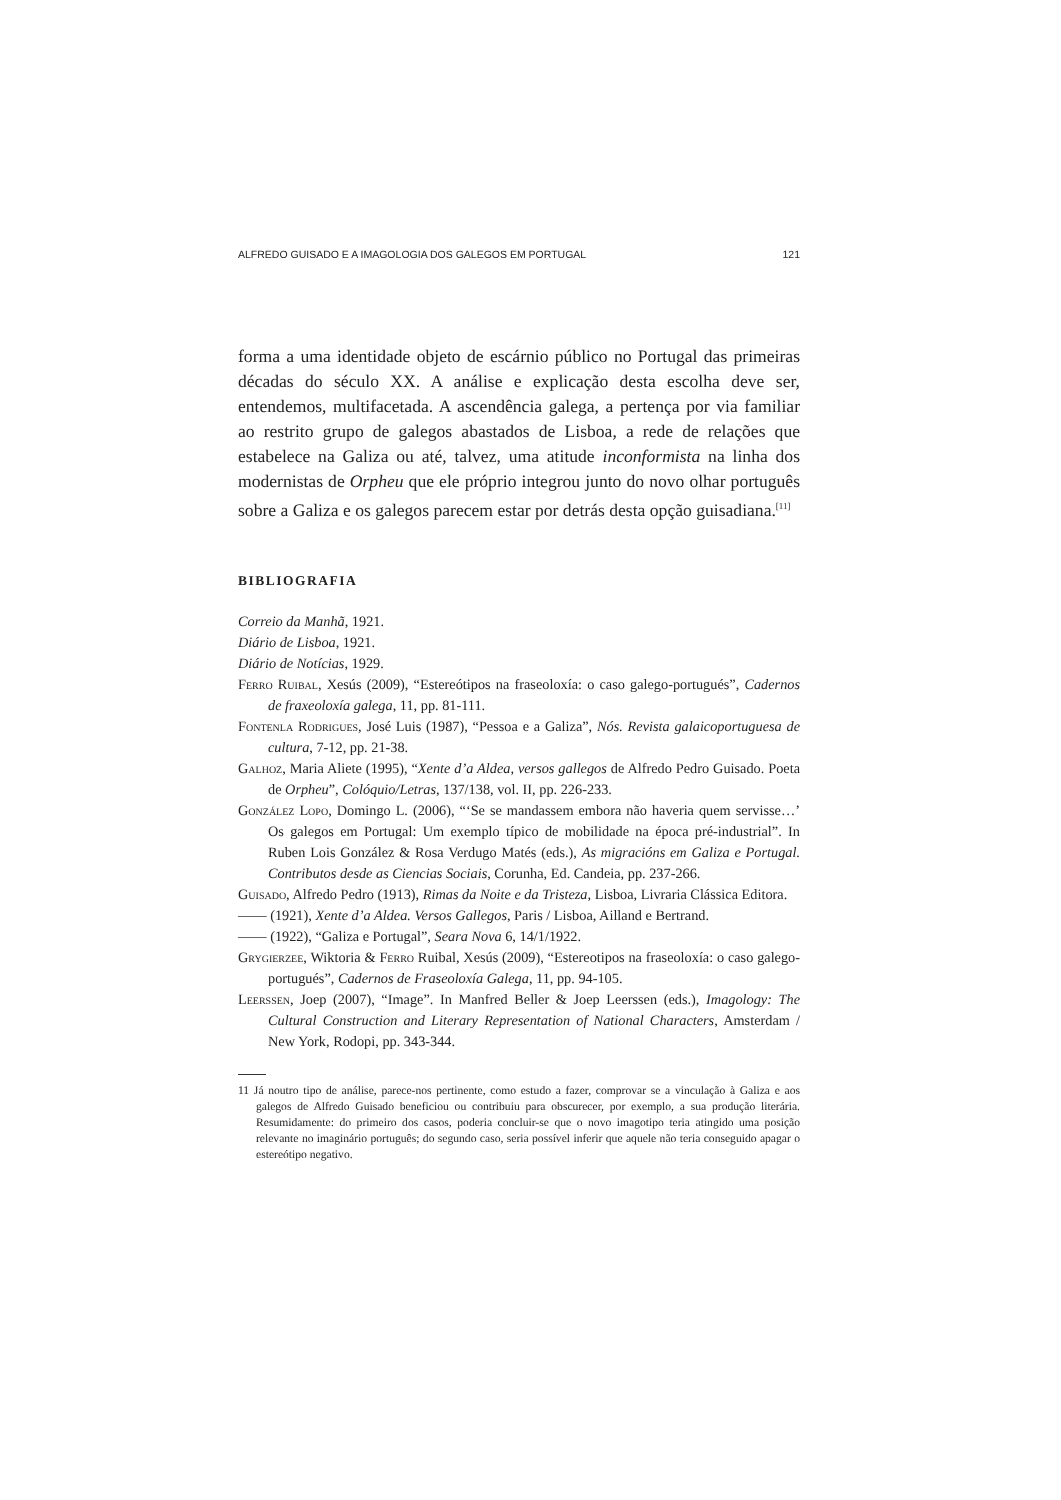ALFREDO GUISADO E A IMAGOLOGIA DOS GALEGOS EM PORTUGAL 121
forma a uma identidade objeto de escárnio público no Portugal das primeiras décadas do século XX. A análise e explicação desta escolha deve ser, entendemos, multifacetada. A ascendência galega, a pertença por via familiar ao restrito grupo de galegos abastados de Lisboa, a rede de relações que estabelece na Galiza ou até, talvez, uma atitude inconformista na linha dos modernistas de Orpheu que ele próprio integrou junto do novo olhar português sobre a Galiza e os galegos parecem estar por detrás desta opção guisadiana.<sup>[11]</sup>
BIBLIOGRAFIA
Correio da Manhã, 1921.
Diário de Lisboa, 1921.
Diário de Notícias, 1929.
Ferro Ruibal, Xesús (2009), “Estereótipos na fraseoloxía: o caso galego-portugués”, Cadernos de fraxeoloxía galega, 11, pp. 81-111.
Fontenla Rodrigues, José Luis (1987), “Pessoa e a Galiza”, Nós. Revista galaicoportuguesa de cultura, 7-12, pp. 21-38.
Galhoz, Maria Aliete (1995), “Xente d’a Aldea, versos gallegos de Alfredo Pedro Guisado. Poeta de Orpheu”, Colóquio/Letras, 137/138, vol. II, pp. 226-233.
González Lopo, Domingo L. (2006), “‘Se se mandassem embora não haveria quem servisse…’ Os galegos em Portugal: Um exemplo típico de mobilidade na época pré-industrial”. In Ruben Lois González & Rosa Verdugo Matés (eds.), As migracións em Galiza e Portugal. Contributos desde as Ciencias Sociais, Corunha, Ed. Candeia, pp. 237-266.
Guisado, Alfredo Pedro (1913), Rimas da Noite e da Tristeza, Lisboa, Livraria Clássica Editora.
—— (1921), Xente d’a Aldea. Versos Gallegos, Paris / Lisboa, Ailland e Bertrand.
—— (1922), “Galiza e Portugal”, Seara Nova 6, 14/1/1922.
Grygierzee, Wiktoria & Ferro Ruibal, Xesús (2009), “Estereotipos na fraseoloxía: o caso galego-portugués”, Cadernos de Fraseoloxía Galega, 11, pp. 94-105.
Leerssen, Joep (2007), “Image”. In Manfred Beller & Joep Leerssen (eds.), Imagology: The Cultural Construction and Literary Representation of National Characters, Amsterdam / New York, Rodopi, pp. 343-344.
11 Já noutro tipo de análise, parece-nos pertinente, como estudo a fazer, comprovar se a vinculação à Galiza e aos galegos de Alfredo Guisado beneficiou ou contribuiu para obscurecer, por exemplo, a sua produção literária. Resumidamente: do primeiro dos casos, poderia concluir-se que o novo imagotipo teria atingido uma posição relevante no imaginário português; do segundo caso, seria possível inferir que aquele não teria conseguido apagar o estereótipo negativo.